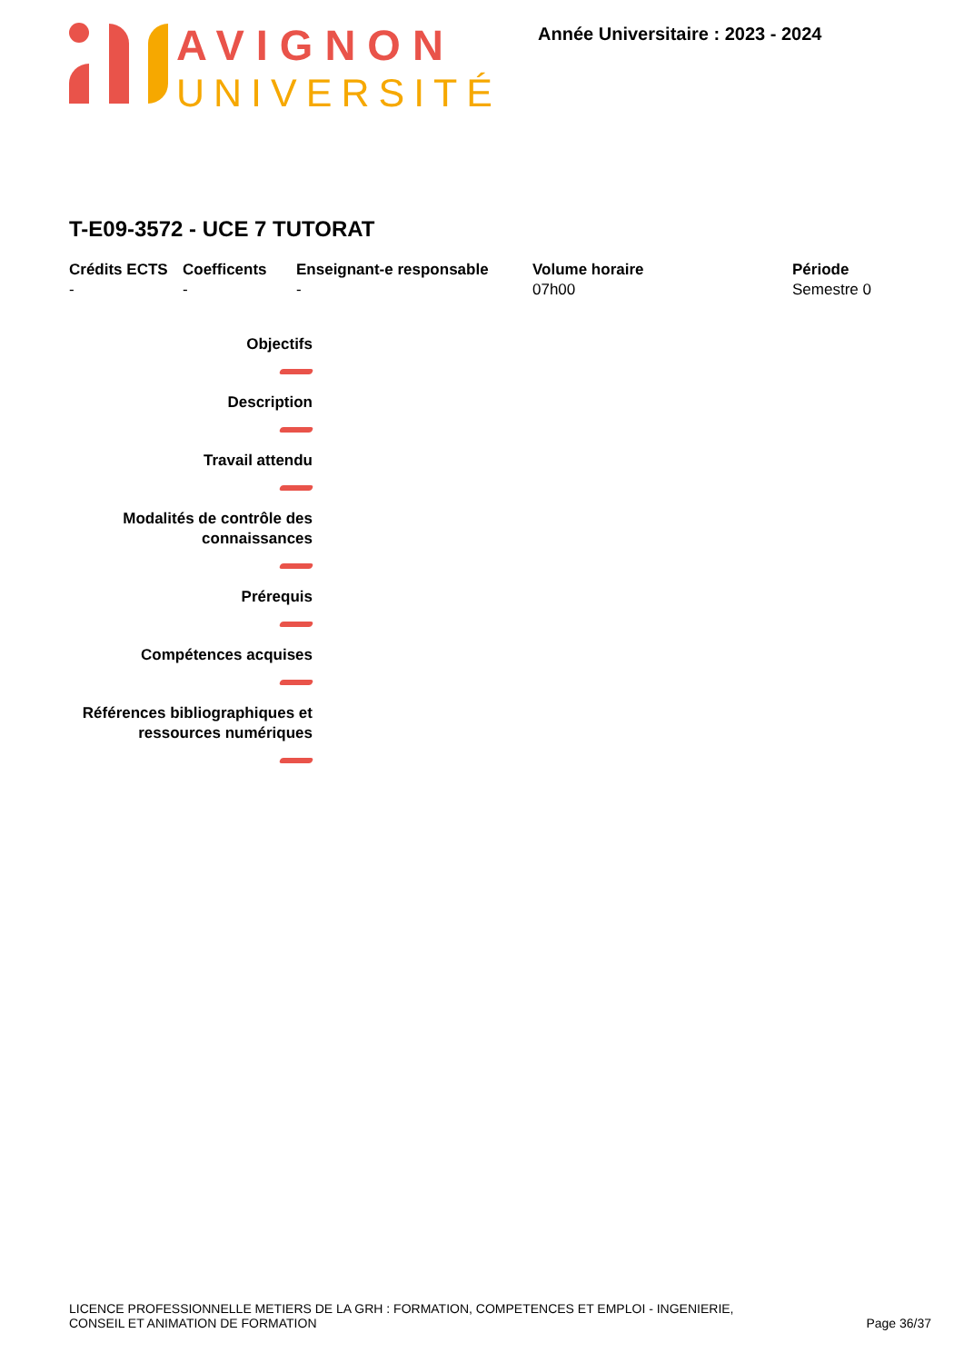AVIGNON
UNIVERSITÉ
Année Universitaire : 2023 - 2024
T-E09-3572 - UCE 7 TUTORAT
Crédits ECTS
-
Coefficents
-
Enseignant-e responsable
-
Volume horaire
07h00
Période
Semestre 0
Objectifs
Description
Travail attendu
Modalités de contrôle des
connaissances
Prérequis
Compétences acquises
Références bibliographiques et
ressources numériques
LICENCE PROFESSIONNELLE METIERS DE LA GRH : FORMATION, COMPETENCES ET EMPLOI - INGENIERIE,
CONSEIL ET ANIMATION DE FORMATION
Page 36/37